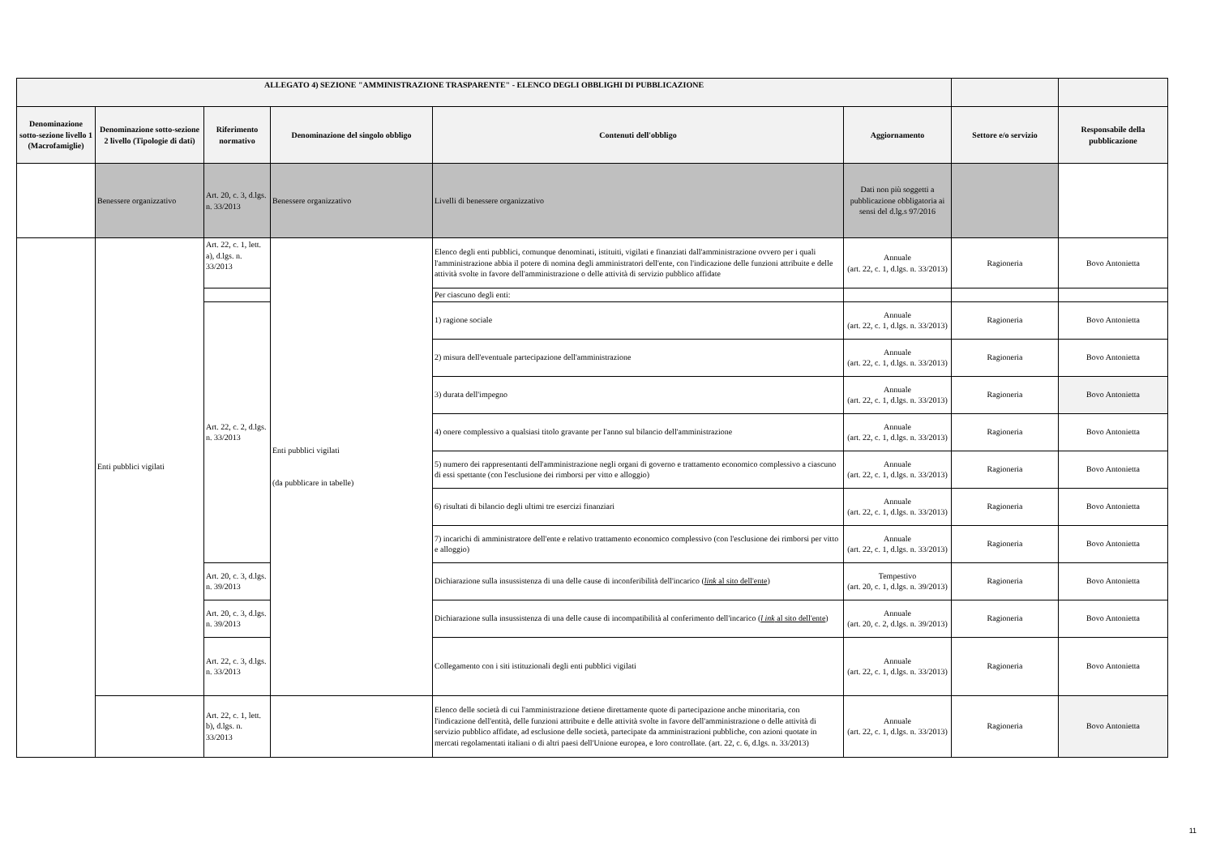| ALLEGATO 4) SEZIONE "AMMINISTRAZIONE TRASPARENTE" - ELENCO DEGLI OBBLIGHI DI PUBBLICAZIONE | | | | | | | |
| --- | --- | --- | --- | --- | --- | --- | --- |
| Denominazione sotto-sezione livello 1 (Macrofamiglie) | Denominazione sotto-sezione 2 livello (Tipologie di dati) | Riferimento normativo | Denominazione del singolo obbligo | Contenuti dell'obbligo | Aggiornamento | Settore e/o servizio | Responsabile della pubblicazione |
| | Benessere organizzativo | Art. 20, c. 3, d.lgs. n. 33/2013 | Benessere organizzativo | Livelli di benessere organizzativo | Dati non più soggetti a pubblicazione obbligatoria ai sensi del d.lg.s 97/2016 | | |
| | Enti pubblici vigilati | Art. 22, c. 1, lett. a), d.lgs. n. 33/2013 | Enti pubblici vigilati (da pubblicare in tabelle) | Elenco degli enti pubblici, comunque denominati, istituiti, vigilati e finanziati dall'amministrazione ovvero per i quali l'amministrazione abbia il potere di nomina degli amministratori dell'ente, con l'indicazione delle funzioni attribuite e delle attività svolte in favore dell'amministrazione o delle attività di servizio pubblico affidate | Annuale (art. 22, c. 1, d.lgs. n. 33/2013) | Ragioneria | Bovo Antonietta |
| | | | | Per ciascuno degli enti: | | | |
| | | Art. 22, c. 2, d.lgs. n. 33/2013 | | 1) ragione sociale | Annuale (art. 22, c. 1, d.lgs. n. 33/2013) | Ragioneria | Bovo Antonietta |
| | | | | 2) misura dell'eventuale partecipazione dell'amministrazione | Annuale (art. 22, c. 1, d.lgs. n. 33/2013) | Ragioneria | Bovo Antonietta |
| | | | | 3) durata dell'impegno | Annuale (art. 22, c. 1, d.lgs. n. 33/2013) | Ragioneria | Bovo Antonietta |
| | | | | 4) onere complessivo a qualsiasi titolo gravante per l'anno sul bilancio dell'amministrazione | Annuale (art. 22, c. 1, d.lgs. n. 33/2013) | Ragioneria | Bovo Antonietta |
| | | | | 5) numero dei rappresentanti dell'amministrazione negli organi di governo e trattamento economico complessivo a ciascuno di essi spettante (con l'esclusione dei rimborsi per vitto e alloggio) | Annuale (art. 22, c. 1, d.lgs. n. 33/2013) | Ragioneria | Bovo Antonietta |
| | | | | 6) risultati di bilancio degli ultimi tre esercizi finanziari | Annuale (art. 22, c. 1, d.lgs. n. 33/2013) | Ragioneria | Bovo Antonietta |
| | | | | 7) incarichi di amministratore dell'ente e relativo trattamento economico complessivo (con l'esclusione dei rimborsi per vitto e alloggio) | Annuale (art. 22, c. 1, d.lgs. n. 33/2013) | Ragioneria | Bovo Antonietta |
| | | Art. 20, c. 3, d.lgs. n. 39/2013 | | Dichiarazione sulla insussistenza di una delle cause di inconferibilità dell'incarico ( link al sito dell'ente ) | Tempestivo (art. 20, c. 1, d.lgs. n. 39/2013) | Ragioneria | Bovo Antonietta |
| | | Art. 20, c. 3, d.lgs. n. 39/2013 | | Dichiarazione sulla insussistenza di una delle cause di incompatibilità al conferimento dell'incarico ( l ink al sito dell'ente ) | Annuale (art. 20, c. 2, d.lgs. n. 39/2013) | Ragioneria | Bovo Antonietta |
| | | Art. 22, c. 3, d.lgs. n. 33/2013 | | Collegamento con i siti istituzionali degli enti pubblici vigilati | Annuale (art. 22, c. 1, d.lgs. n. 33/2013) | Ragioneria | Bovo Antonietta |
| | | Art. 22, c. 1, lett. b), d.lgs. n. 33/2013 | | Elenco delle società di cui l'amministrazione detiene direttamente quote di partecipazione anche minoritaria, con l'indicazione dell'entità, delle funzioni attribuite e delle attività svolte in favore dell'amministrazione o delle attività di servizio pubblico affidate, ad esclusione delle società, partecipate da amministrazioni pubbliche, con azioni quotate in mercati regolamentati italiani o di altri paesi dell'Unione europea, e loro controllate. (art. 22, c. 6, d.lgs. n. 33/2013) | Annuale (art. 22, c. 1, d.lgs. n. 33/2013) | Ragioneria | Bovo Antonietta |
11